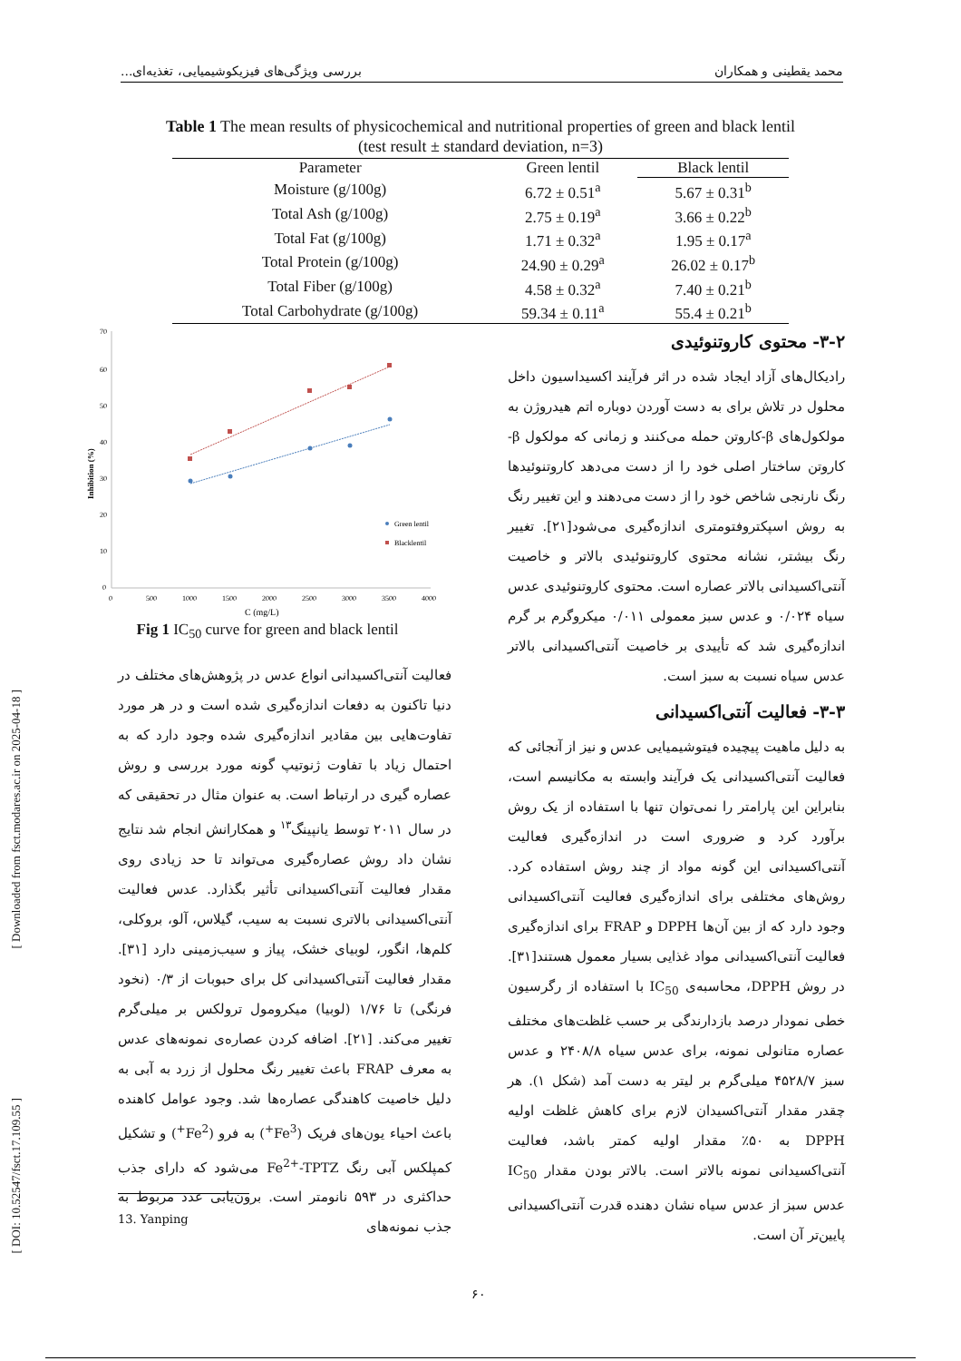محمد یقطینی و همکاران بررسی ویژگی‌های فیزیکوشیمیایی، تغذیه‌ای...
Table 1 The mean results of physicochemical and nutritional properties of green and black lentil
(test result ± standard deviation, n=3)
| Parameter | Green lentil | Black lentil |
| --- | --- | --- |
| Moisture (g/100g) | 6.72 ± 0.51<sup>a</sup> | 5.67 ± 0.31<sup>b</sup> |
| Total Ash (g/100g) | 2.75 ± 0.19<sup>a</sup> | 3.66 ± 0.22<sup>b</sup> |
| Total Fat (g/100g) | 1.71 ± 0.32<sup>a</sup> | 1.95 ± 0.17<sup>a</sup> |
| Total Protein (g/100g) | 24.90 ± 0.29<sup>a</sup> | 26.02 ± 0.17<sup>b</sup> |
| Total Fiber (g/100g) | 4.58 ± 0.32<sup>a</sup> | 7.40 ± 0.21<sup>b</sup> |
| Total Carbohydrate (g/100g) | 59.34 ± 0.11<sup>a</sup> | 55.4 ± 0.21<sup>b</sup> |
70
60
50
40
30
20
10
0
0
500
1000
1500
2000
2500
3000
3500
4000
Inhibition (%)
C (mg/L)
Green lentil
Blacklentil
Fig 1 IC<sub>50</sub> curve for green and black lentil
۳-۲- محتوی کاروتنوئیدی
رادیکال‌های آزاد ایجاد شده در اثر فرآیند اکسیداسیون داخل محلول در تلاش برای به دست آوردن دوباره اتم هیدروژن به مولکول‌های β-کاروتن حمله می‌کنند و زمانی که مولکول β-کاروتن ساختار اصلی خود را از دست می‌دهد کاروتنوئیدها رنگ نارنجی شاخص خود را از دست می‌دهند و این تغییر رنگ به روش اسپکتروفتومتری اندازه‌گیری می‌شود[۲۱]. تغییر رنگ بیشتر، نشانه محتوی کاروتنوئیدی بالاتر و خاصیت آنتی‌اکسیدانی بالاتر عصاره است. محتوی کاروتنوئیدی عدس سیاه ۰/۰۲۴ و عدس سبز معمولی ۰/۰۱۱ میکروگرم بر گرم اندازه‌گیری شد که تأییدی بر خاصیت آنتی‌اکسیدانی بالاتر عدس سیاه نسبت به سبز است.
۳-۳- فعالیت آنتی‌اکسیدانی
به دلیل ماهیت پیچیده فیتوشیمیایی عدس و نیز از آنجائی که فعالیت آنتی‌اکسیدانی یک فرآیند وابسته به مکانیسم است، بنابراین این پارامتر را نمی‌توان تنها با استفاده از یک روش برآورد کرد و ضروری است در اندازه‌گیری فعالیت آنتی‌اکسیدانی این گونه مواد از چند روش استفاده کرد. روش‌های مختلفی برای اندازه‌گیری فعالیت آنتی‌اکسیدانی وجود دارد که از بین آن‌ها DPPH و FRAP برای اندازه‌گیری فعالیت آنتی‌اکسیدانی مواد غذایی بسیار معمول هستند[۳۱]. در روش DPPH، محاسبه‌ی IC<sub>50</sub> با استفاده از رگرسیون خطی نمودار درصد بازدارندگی بر حسب غلظت‌های مختلف عصاره متانولی نمونه، برای عدس سیاه ۲۴۰۸/۸ و عدس سبز ۴۵۲۸/۷ میلی‌گرم بر لیتر به دست آمد (شکل ۱). هر چقدر مقدار آنتی‌اکسیدان لازم برای کاهش غلظت اولیه DPPH به ۵۰٪ مقدار اولیه کمتر باشد، فعالیت آنتی‌اکسیدانی نمونه بالاتر است. بالاتر بودن مقدار IC<sub>50</sub> عدس سبز از عدس سیاه نشان دهنده قدرت آنتی‌اکسیدانی پایین‌تر آن است.
فعالیت آنتی‌اکسیدانی انواع عدس در پژوهش‌های مختلف در دنیا تاکنون به دفعات اندازه‌گیری شده است و در هر مورد تفاوت‌هایی بین مقادیر اندازه‌گیری شده وجود دارد که به احتمال زیاد با تفاوت ژنوتیپ گونه مورد بررسی و روش عصاره گیری در ارتباط است. به عنوان مثال در تحقیقی که در سال ۲۰۱۱ توسط یانپینگ<sup>۱۳</sup> و همکارانش انجام شد نتایج نشان داد روش عصاره‌گیری می‌تواند تا حد زیادی روی مقدار فعالیت آنتی‌اکسیدانی تأثیر بگذارد. عدس فعالیت آنتی‌اکسیدانی بالاتری نسبت به سیب، گیلاس، آلو، بروکلی، کلم‌ها، انگور، لوبیای خشک، پیاز و سیب‌زمینی دارد [۳۱]. مقدار فعالیت آنتی‌اکسیدانی کل برای حبوبات از ۰/۳ (نخود فرنگی) تا ۱/۷۶ (لوبیا) میکرومول ترولکس بر میلی‌گرم تغییر می‌کند. [۲۱]. اضافه کردن عصاره‌ی نمونه‌های عدس به معرف FRAP باعث تغییر رنگ محلول از زرد به آبی به دلیل خاصیت کاهندگی عصاره‌ها شد. وجود عوامل کاهنده باعث احیاء یون‌های فریک (Fe<sup>3+</sup>) به فرو (Fe<sup>2+</sup>) و تشکیل کمپلکس آبی رنگ Fe<sup>2+</sup>-TPTZ می‌شود که دارای جذب حداکثری در ۵۹۳ نانومتر است. برون‌یابی عدد مربوط به جذب نمونه‌های
13. Yanping
۶۰
[ Downloaded from fsct.modares.ac.ir on 2025-04-18 ]
[ DOI: 10.52547/fsct.17.109.55 ]